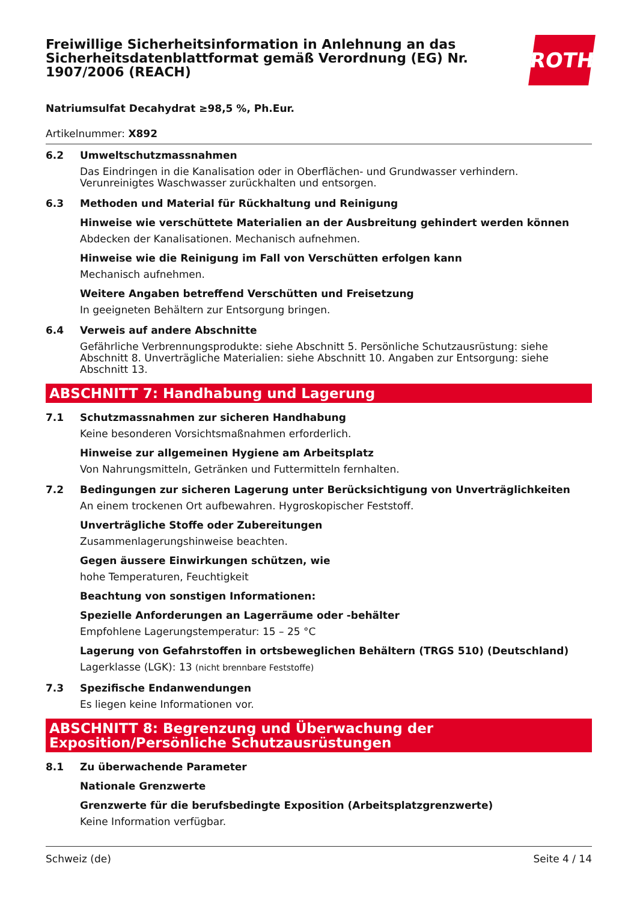Freiwillige Sicherheitsinformation in Anlehnung an das Sicherheitsdatenblattformat gemäß Verordnung (EG) Nr. 1907/2006 (REACH)
ROTH
Natriumsulfat Decahydrat ≥98,5 %, Ph.Eur.
Artikelnummer: X892
6.2 Umweltschutzmassnahmen
Das Eindringen in die Kanalisation oder in Oberflächen- und Grundwasser verhindern. Verunreinigtes Waschwasser zurückhalten und entsorgen.
6.3 Methoden und Material für Rückhaltung und Reinigung
Hinweise wie verschüttete Materialien an der Ausbreitung gehindert werden können
Abdecken der Kanalisationen. Mechanisch aufnehmen.
Hinweise wie die Reinigung im Fall von Verschütten erfolgen kann
Mechanisch aufnehmen.
Weitere Angaben betreffend Verschütten und Freisetzung
In geeigneten Behältern zur Entsorgung bringen.
6.4 Verweis auf andere Abschnitte
Gefährliche Verbrennungsprodukte: siehe Abschnitt 5. Persönliche Schutzausrüstung: siehe Abschnitt 8. Unverträgliche Materialien: siehe Abschnitt 10. Angaben zur Entsorgung: siehe Abschnitt 13.
ABSCHNITT 7: Handhabung und Lagerung
7.1 Schutzmassnahmen zur sicheren Handhabung
Keine besonderen Vorsichtsmaßnahmen erforderlich.
Hinweise zur allgemeinen Hygiene am Arbeitsplatz
Von Nahrungsmitteln, Getränken und Futtermitteln fernhalten.
7.2 Bedingungen zur sicheren Lagerung unter Berücksichtigung von Unverträglichkeiten
An einem trockenen Ort aufbewahren. Hygroskopischer Feststoff.
Unverträgliche Stoffe oder Zubereitungen
Zusammenlagerungshinweise beachten.
Gegen äussere Einwirkungen schützen, wie
hohe Temperaturen, Feuchtigkeit
Beachtung von sonstigen Informationen:
Spezielle Anforderungen an Lagerräume oder -behälter
Empfohlene Lagerungstemperatur: 15 – 25 °C
Lagerung von Gefahrstoffen in ortsbeweglichen Behältern (TRGS 510) (Deutschland)
Lagerklasse (LGK): 13 (nicht brennbare Feststoffe)
7.3 Spezifische Endanwendungen
Es liegen keine Informationen vor.
ABSCHNITT 8: Begrenzung und Überwachung der Exposition/Persönliche Schutzausrüstungen
8.1 Zu überwachende Parameter
Nationale Grenzwerte
Grenzwerte für die berufsbedingte Exposition (Arbeitsplatzgrenzwerte)
Keine Information verfügbar.
Schweiz (de) Seite 4 / 14